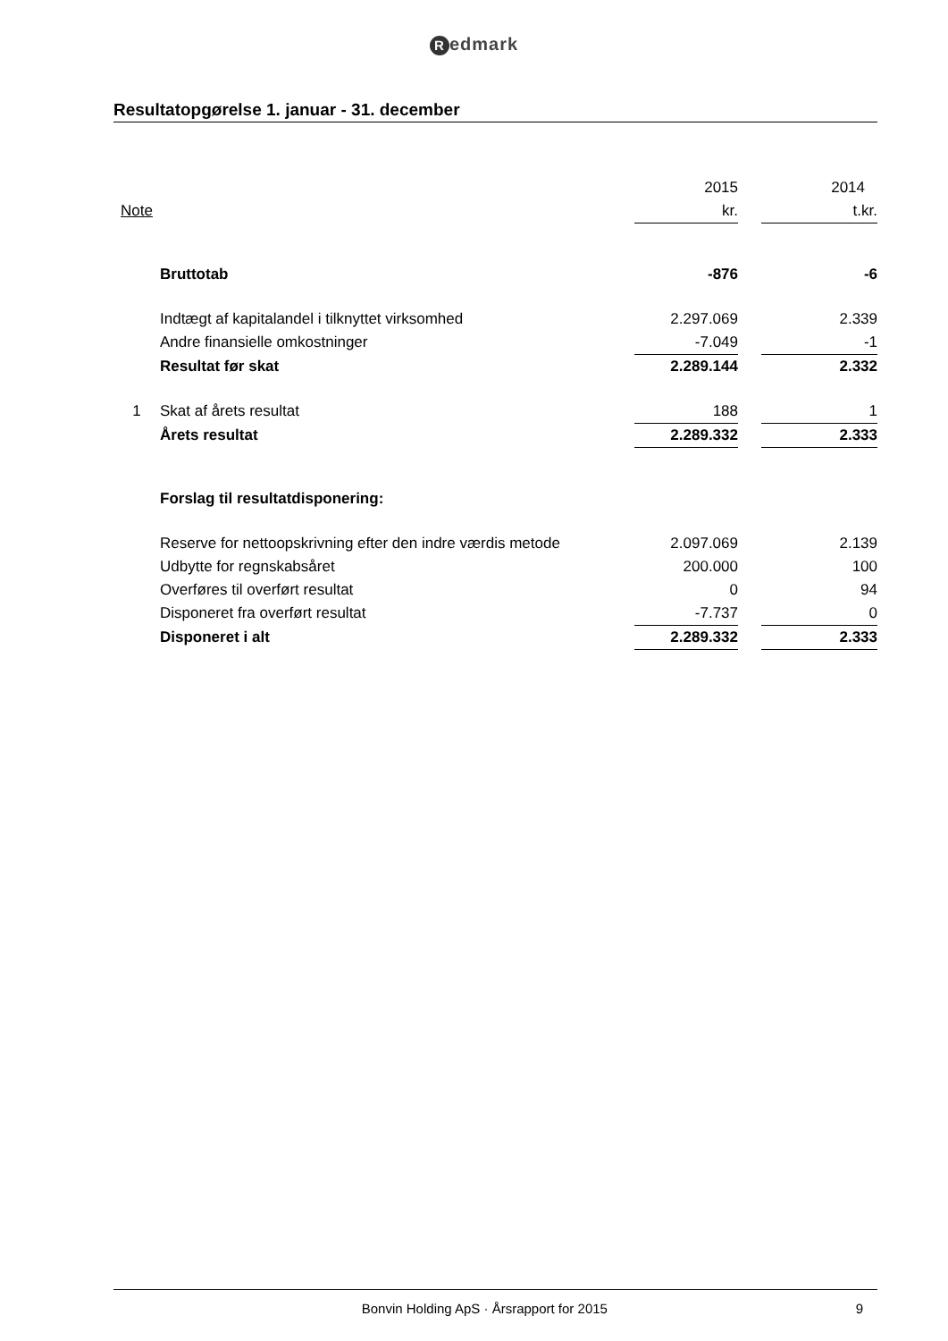Redmark
Resultatopgørelse 1. januar - 31. december
| | | 2015 | | 2014 |
| --- | --- | --- | --- | --- |
| Note | | kr. | | t.kr. |
| | Bruttotab | -876 | | -6 |
| | Indtægt af kapitalandel i tilknyttet virksomhed | 2.297.069 | | 2.339 |
| | Andre finansielle omkostninger | -7.049 | | -1 |
| | Resultat før skat | 2.289.144 | | 2.332 |
| 1 | Skat af årets resultat | 188 | | 1 |
| | Årets resultat | 2.289.332 | | 2.333 |
| | Forslag til resultatdisponering: | | | |
| | Reserve for nettoopskrivning efter den indre værdis metode | 2.097.069 | | 2.139 |
| | Udbytte for regnskabsåret | 200.000 | | 100 |
| | Overføres til overført resultat | 0 | | 94 |
| | Disponeret fra overført resultat | -7.737 | | 0 |
| | Disponeret i alt | 2.289.332 | | 2.333 |
Bonvin Holding ApS · Årsrapport for 2015
9